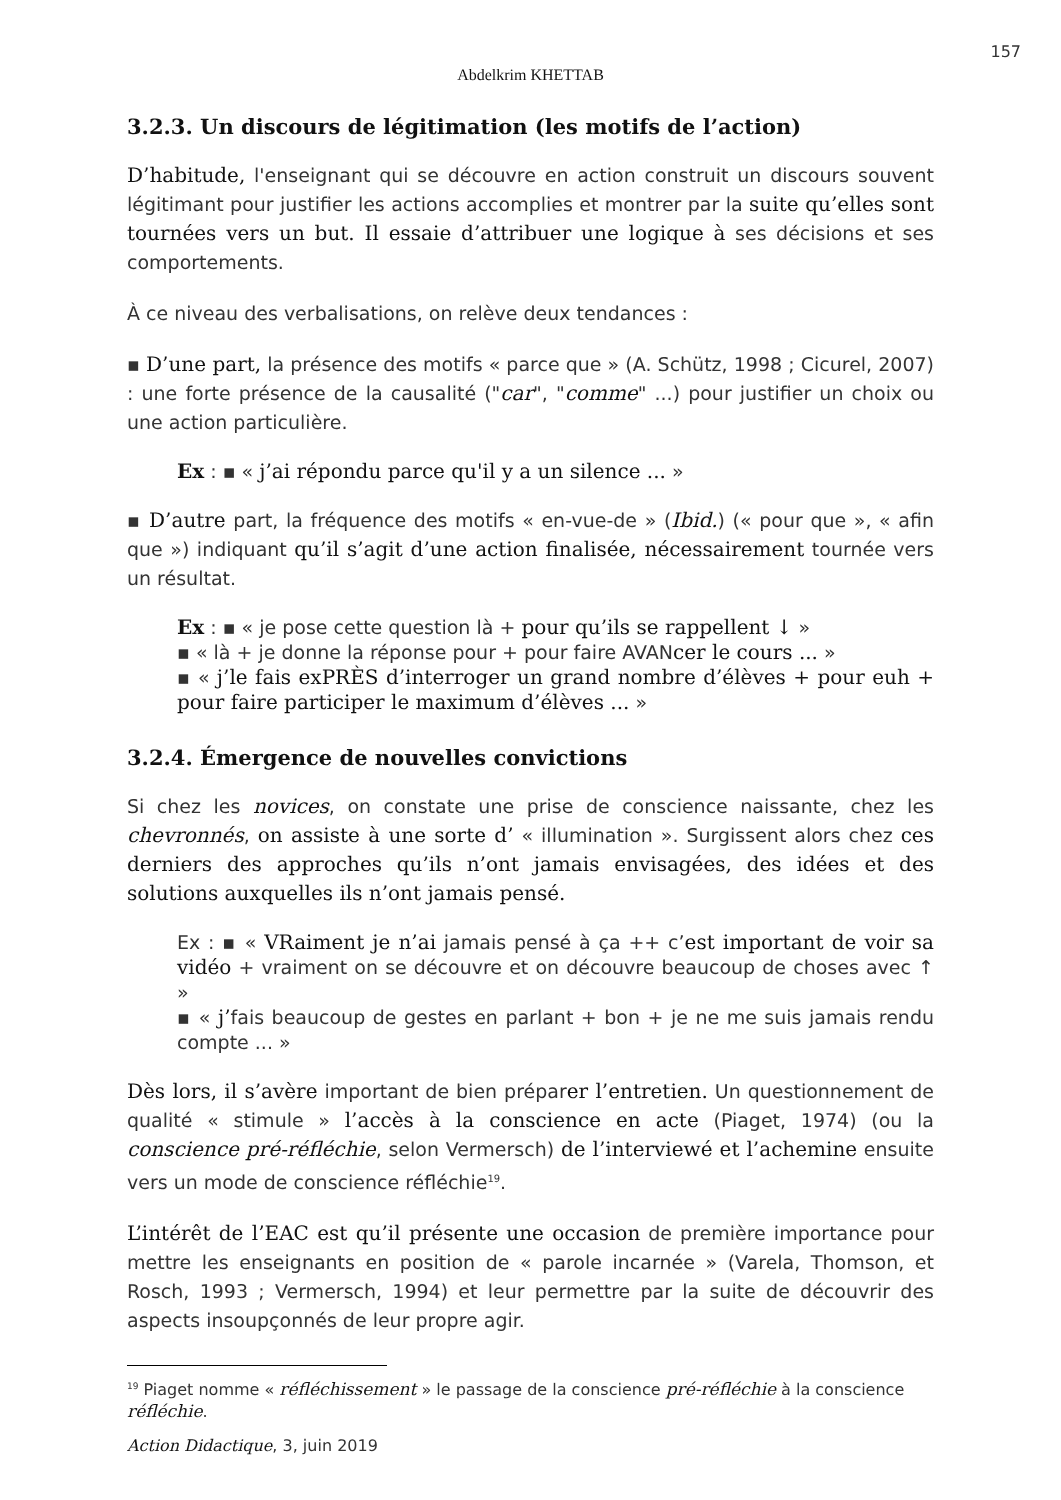157
Abdelkrim KHETTAB
3.2.3. Un discours de légitimation (les motifs de l’action)
D’habitude, l'enseignant qui se découvre en action construit un discours souvent légitimant pour justifier les actions accomplies et montrer par la suite qu’elles sont tournées vers un but. Il essaie d’attribuer une logique à ses décisions et ses comportements.
À ce niveau des verbalisations, on relève deux tendances :
▪ D’une part, la présence des motifs « parce que » (A. Schütz, 1998 ; Cicurel, 2007) : une forte présence de la causalité ("car", "comme" ...) pour justifier un choix ou une action particulière.
Ex : ▪ « j’ai répondu parce qu'il y a un silence ... »
▪ D’autre part, la fréquence des motifs « en-vue-de » (Ibid.) (« pour que », « afin que ») indiquant qu’il s’agit d’une action finalisée, nécessairement tournée vers un résultat.
Ex : ▪ « je pose cette question là + pour qu’ils se rappellent ↓ »
▪ « là + je donne la réponse pour + pour faire AVANcer le cours ... »
▪ « j’le fais exPRÈS d’interroger un grand nombre d’élèves + pour euh + pour faire participer le maximum d’élèves ... »
3.2.4. Émergence de nouvelles convictions
Si chez les novices, on constate une prise de conscience naissante, chez les chevronnés, on assiste à une sorte d’ « illumination ». Surgissent alors chez ces derniers des approches qu’ils n’ont jamais envisagées, des idées et des solutions auxquelles ils n’ont jamais pensé.
Ex : ▪ « VRaiment je n’ai jamais pensé à ça ++ c’est important de voir sa vidéo + vraiment on se découvre et on découvre beaucoup de choses avec ↑ »
▪ « j’fais beaucoup de gestes en parlant + bon + je ne me suis jamais rendu compte ... »
Dès lors, il s’avère important de bien préparer l’entretien. Un questionnement de qualité « stimule » l’accès à la conscience en acte (Piaget, 1974) (ou la conscience pré-réfléchie, selon Vermersch) de l’interviewé et l’achemine ensuite vers un mode de conscience réfléchie<sup>19</sup>.
L’intérêt de l’EAC est qu’il présente une occasion de première importance pour mettre les enseignants en position de « parole incarnée » (Varela, Thomson, et Rosch, 1993 ; Vermersch, 1994) et leur permettre par la suite de découvrir des aspects insoupçonnés de leur propre agir.
<sup>19</sup> Piaget nomme « réfléchissement » le passage de la conscience pré-réfléchie à la conscience réfléchie.
Action Didactique, 3, juin 2019